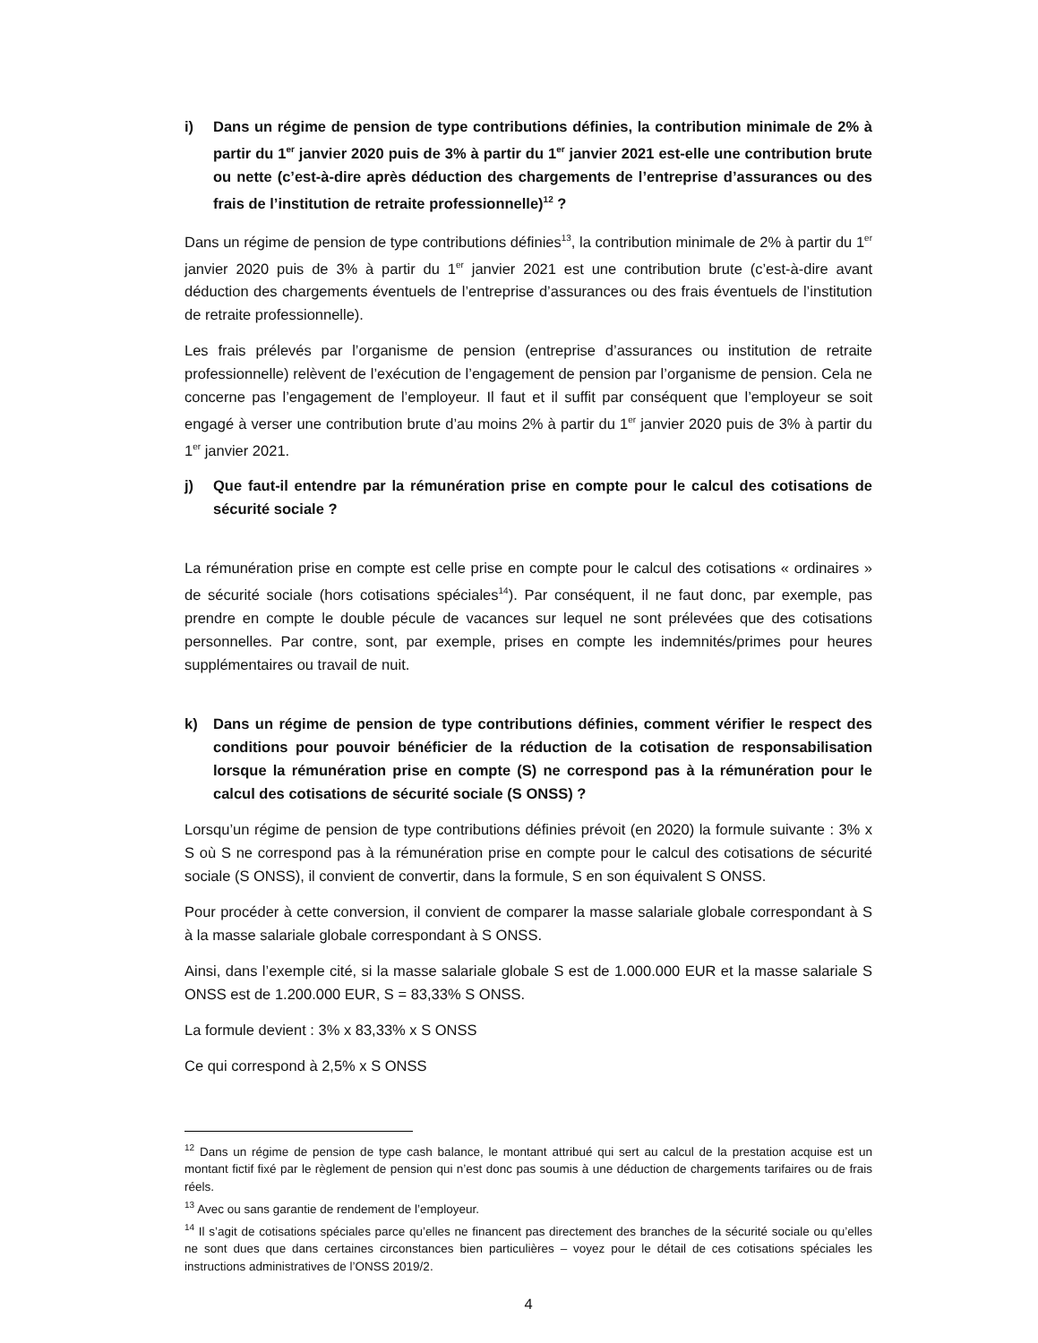i) Dans un régime de pension de type contributions définies, la contribution minimale de 2% à partir du 1<sup>er</sup> janvier 2020 puis de 3% à partir du 1<sup>er</sup> janvier 2021 est-elle une contribution brute ou nette (c’est-à-dire après déduction des chargements de l’entreprise d’assurances ou des frais de l’institution de retraite professionnelle)<sup>12</sup> ?
Dans un régime de pension de type contributions définies<sup>13</sup>, la contribution minimale de 2% à partir du 1<sup>er</sup> janvier 2020 puis de 3% à partir du 1<sup>er</sup> janvier 2021 est une contribution brute (c’est-à-dire avant déduction des chargements éventuels de l’entreprise d’assurances ou des frais éventuels de l’institution de retraite professionnelle).
Les frais prélevés par l’organisme de pension (entreprise d’assurances ou institution de retraite professionnelle) relèvent de l’exécution de l’engagement de pension par l’organisme de pension. Cela ne concerne pas l’engagement de l’employeur. Il faut et il suffit par conséquent que l’employeur se soit engagé à verser une contribution brute d’au moins 2% à partir du 1<sup>er</sup> janvier 2020 puis de 3% à partir du 1<sup>er</sup> janvier 2021.
j) Que faut-il entendre par la rémunération prise en compte pour le calcul des cotisations de sécurité sociale ?
La rémunération prise en compte est celle prise en compte pour le calcul des cotisations « ordinaires » de sécurité sociale (hors cotisations spéciales<sup>14</sup>). Par conséquent, il ne faut donc, par exemple, pas prendre en compte le double pécule de vacances sur lequel ne sont prélevées que des cotisations personnelles. Par contre, sont, par exemple, prises en compte les indemnités/primes pour heures supplémentaires ou travail de nuit.
k) Dans un régime de pension de type contributions définies, comment vérifier le respect des conditions pour pouvoir bénéficier de la réduction de la cotisation de responsabilisation lorsque la rémunération prise en compte (S) ne correspond pas à la rémunération pour le calcul des cotisations de sécurité sociale (S ONSS) ?
Lorsqu’un régime de pension de type contributions définies prévoit (en 2020) la formule suivante : 3% x S où S ne correspond pas à la rémunération prise en compte pour le calcul des cotisations de sécurité sociale (S ONSS), il convient de convertir, dans la formule, S en son équivalent S ONSS.
Pour procéder à cette conversion, il convient de comparer la masse salariale globale correspondant à S à la masse salariale globale correspondant à S ONSS.
Ainsi, dans l’exemple cité, si la masse salariale globale S est de 1.000.000 EUR et la masse salariale S ONSS est de 1.200.000 EUR, S = 83,33% S ONSS.
La formule devient : 3% x 83,33% x S ONSS
Ce qui correspond à 2,5% x S ONSS
<sup>12</sup> Dans un régime de pension de type cash balance, le montant attribué qui sert au calcul de la prestation acquise est un montant fictif fixé par le règlement de pension qui n’est donc pas soumis à une déduction de chargements tarifaires ou de frais réels.
<sup>13</sup> Avec ou sans garantie de rendement de l’employeur.
<sup>14</sup> Il s’agit de cotisations spéciales parce qu’elles ne financent pas directement des branches de la sécurité sociale ou qu’elles ne sont dues que dans certaines circonstances bien particulières – voyez pour le détail de ces cotisations spéciales les instructions administratives de l’ONSS 2019/2.
4